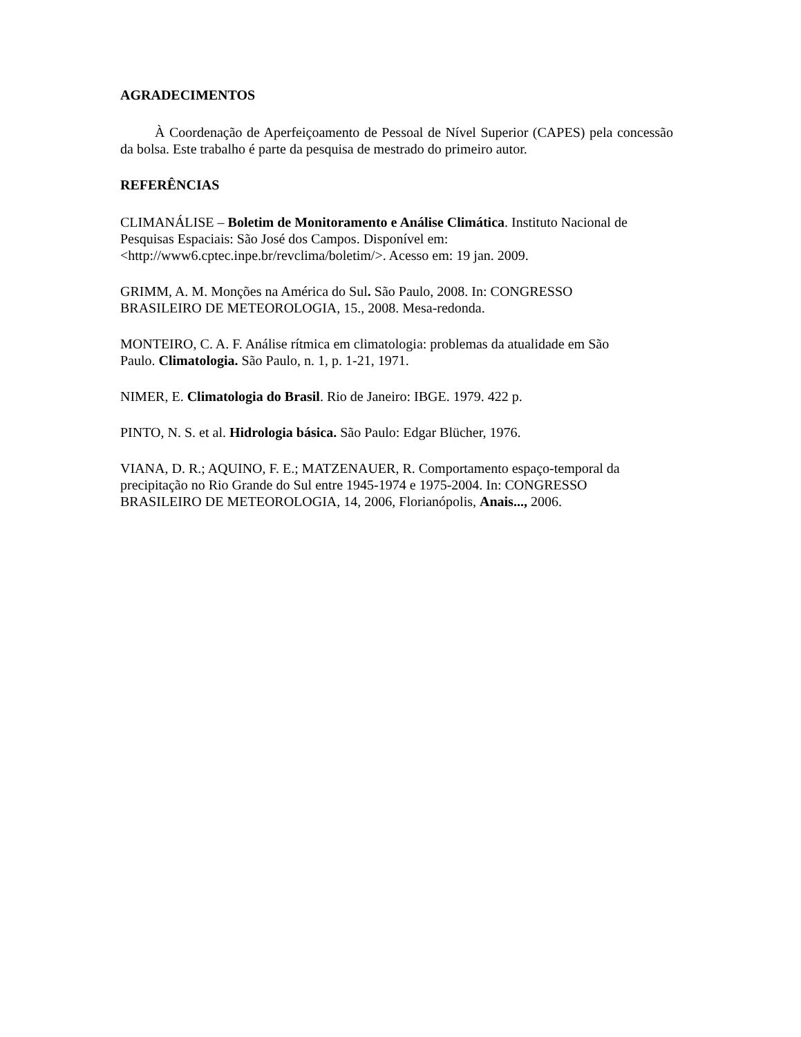AGRADECIMENTOS
À Coordenação de Aperfeiçoamento de Pessoal de Nível Superior (CAPES) pela concessão da bolsa. Este trabalho é parte da pesquisa de mestrado do primeiro autor.
REFERÊNCIAS
CLIMANÁLISE – Boletim de Monitoramento e Análise Climática. Instituto Nacional de Pesquisas Espaciais: São José dos Campos. Disponível em:
<http://www6.cptec.inpe.br/revclima/boletim/>. Acesso em: 19 jan. 2009.
GRIMM, A. M. Monções na América do Sul. São Paulo, 2008. In: CONGRESSO
BRASILEIRO DE METEOROLOGIA, 15., 2008. Mesa-redonda.
MONTEIRO, C. A. F. Análise rítmica em climatologia: problemas da atualidade em São
Paulo. Climatologia. São Paulo, n. 1, p. 1-21, 1971.
NIMER, E. Climatologia do Brasil. Rio de Janeiro: IBGE. 1979. 422 p.
PINTO, N. S. et al. Hidrologia básica. São Paulo: Edgar Blücher, 1976.
VIANA, D. R.; AQUINO, F. E.; MATZENAUER, R. Comportamento espaço-temporal da
precipitação no Rio Grande do Sul entre 1945-1974 e 1975-2004. In: CONGRESSO
BRASILEIRO DE METEOROLOGIA, 14, 2006, Florianópolis, Anais..., 2006.